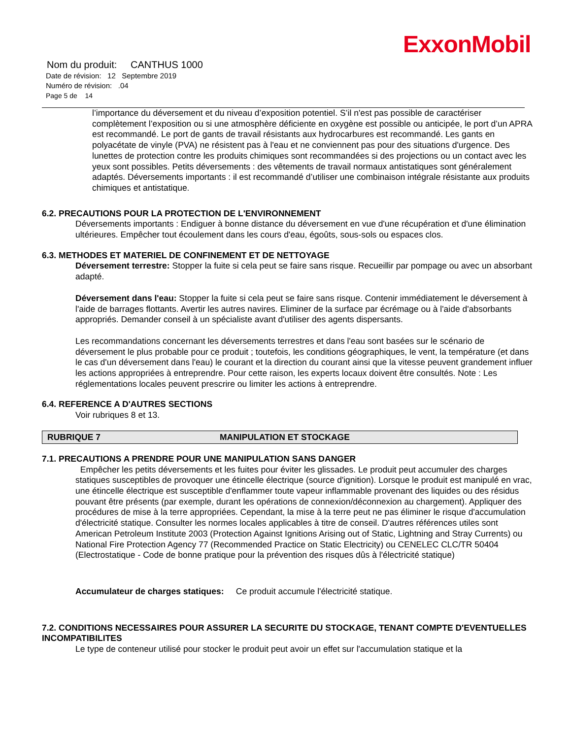ExxonMobil
Nom du produit: CANTHUS 1000
Date de révision: 12 Septembre 2019
Numéro de révision: .04
Page 5 de 14
l’importance du déversement et du niveau d’exposition potentiel. S’il n'est pas possible de caractériser complètement l’exposition ou si une atmosphère déficiente en oxygène est possible ou anticipée, le port d’un APRA est recommandé. Le port de gants de travail résistants aux hydrocarbures est recommandé. Les gants en polyacétate de vinyle (PVA) ne résistent pas à l'eau et ne conviennent pas pour des situations d'urgence. Des lunettes de protection contre les produits chimiques sont recommandées si des projections ou un contact avec les yeux sont possibles. Petits déversements : des vêtements de travail normaux antistatiques sont généralement adaptés. Déversements importants : il est recommandé d’utiliser une combinaison intégrale résistante aux produits chimiques et antistatique.
6.2. PRECAUTIONS POUR LA PROTECTION DE L'ENVIRONNEMENT
Déversements importants : Endiguer à bonne distance du déversement en vue d'une récupération et d'une élimination ultérieures. Empêcher tout écoulement dans les cours d'eau, égoûts, sous-sols ou espaces clos.
6.3. METHODES ET MATERIEL DE CONFINEMENT ET DE NETTOYAGE
Déversement terrestre: Stopper la fuite si cela peut se faire sans risque. Recueillir par pompage ou avec un absorbant adapté.
Déversement dans l'eau: Stopper la fuite si cela peut se faire sans risque. Contenir immédiatement le déversement à l'aide de barrages flottants. Avertir les autres navires. Eliminer de la surface par écrémage ou à l'aide d'absorbants appropriés. Demander conseil à un spécialiste avant d'utiliser des agents dispersants.
Les recommandations concernant les déversements terrestres et dans l'eau sont basées sur le scénario de déversement le plus probable pour ce produit ; toutefois, les conditions géographiques, le vent, la température (et dans le cas d'un déversement dans l'eau) le courant et la direction du courant ainsi que la vitesse peuvent grandement influer les actions appropriées à entreprendre. Pour cette raison, les experts locaux doivent être consultés. Note : Les réglementations locales peuvent prescrire ou limiter les actions à entreprendre.
6.4. REFERENCE A D'AUTRES SECTIONS
Voir rubriques 8 et 13.
RUBRIQUE 7 MANIPULATION ET STOCKAGE
7.1. PRECAUTIONS A PRENDRE POUR UNE MANIPULATION SANS DANGER
Empêcher les petits déversements et les fuites pour éviter les glissades. Le produit peut accumuler des charges statiques susceptibles de provoquer une étincelle électrique (source d'ignition). Lorsque le produit est manipulé en vrac, une étincelle électrique est susceptible d'enflammer toute vapeur inflammable provenant des liquides ou des résidus pouvant être présents (par exemple, durant les opérations de connexion/déconnexion au chargement). Appliquer des procédures de mise à la terre appropriées. Cependant, la mise à la terre peut ne pas éliminer le risque d'accumulation d'électricité statique. Consulter les normes locales applicables à titre de conseil. D'autres références utiles sont American Petroleum Institute 2003 (Protection Against Ignitions Arising out of Static, Lightning and Stray Currents) ou National Fire Protection Agency 77 (Recommended Practice on Static Electricity) ou CENELEC CLC/TR 50404 (Electrostatique - Code de bonne pratique pour la prévention des risques dûs à l'électricité statique)
Accumulateur de charges statiques: Ce produit accumule l'électricité statique.
7.2. CONDITIONS NECESSAIRES POUR ASSURER LA SECURITE DU STOCKAGE, TENANT COMPTE D'EVENTUELLES INCOMPATIBILITES
Le type de conteneur utilisé pour stocker le produit peut avoir un effet sur l'accumulation statique et la